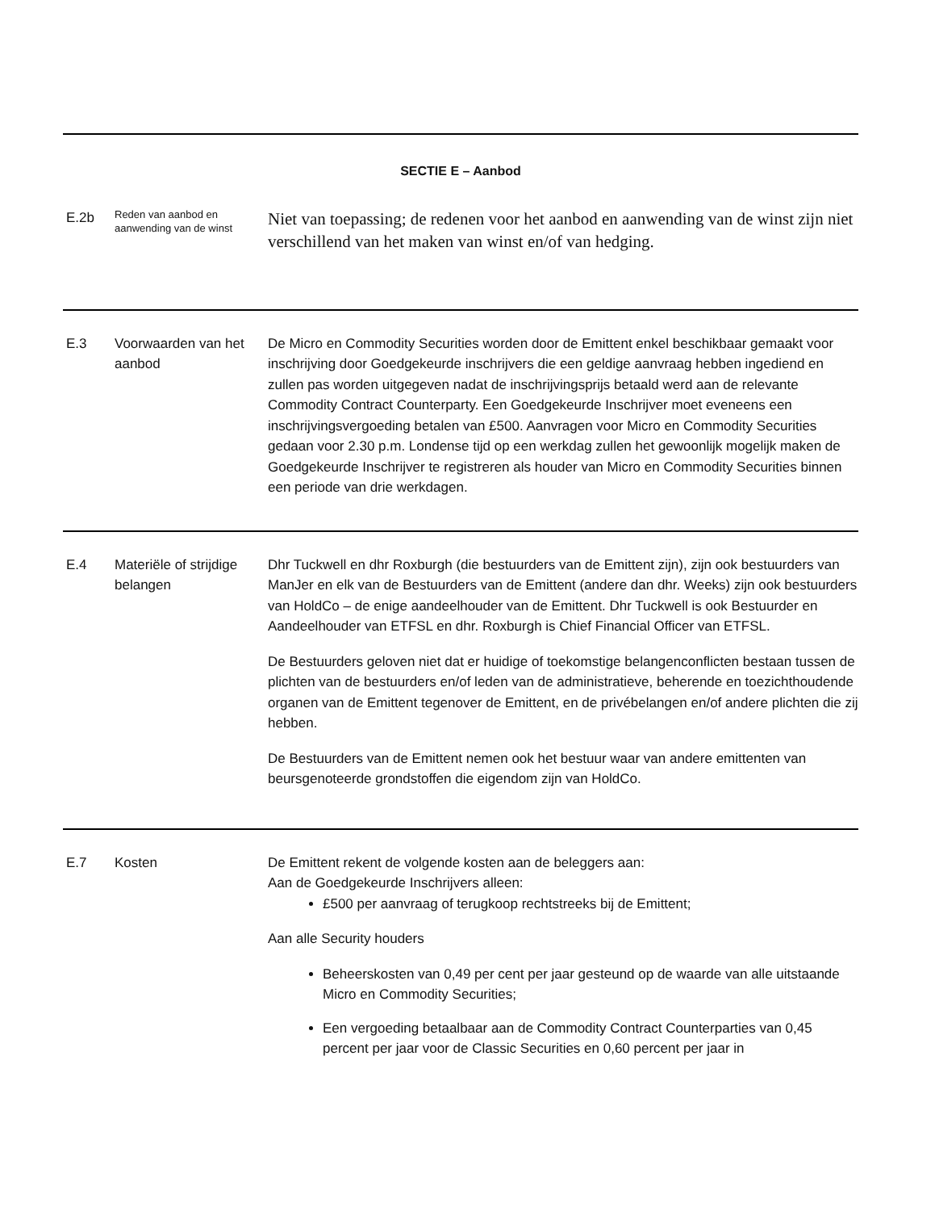| SECTIE E – Aanbod | | |
| E.2b | Reden van aanbod en aanwending van de winst | Niet van toepassing; de redenen voor het aanbod en aanwending van de winst zijn niet verschillend van het maken van winst en/of van hedging. |
| E.3 | Voorwaarden van het aanbod | De Micro en Commodity Securities worden door de Emittent enkel beschikbaar gemaakt voor inschrijving door Goedgekeurde inschrijvers die een geldige aanvraag hebben ingediend en zullen pas worden uitgegeven nadat de inschrijvingsprijs betaald werd aan de relevante Commodity Contract Counterparty. Een Goedgekeurde Inschrijver moet eveneens een inschrijvingsvergoeding betalen van £500. Aanvragen voor Micro en Commodity Securities gedaan voor 2.30 p.m. Londense tijd op een werkdag zullen het gewoonlijk mogelijk maken de Goedgekeurde Inschrijver te registreren als houder van Micro en Commodity Securities binnen een periode van drie werkdagen. |
| E.4 | Materiële of strijdige belangen | Dhr Tuckwell en dhr Roxburgh (die bestuurders van de Emittent zijn), zijn ook bestuurders van ManJer en elk van de Bestuurders van de Emittent (andere dan dhr. Weeks) zijn ook bestuurders van HoldCo – de enige aandeelhouder van de Emittent. Dhr Tuckwell is ook Bestuurder en Aandeelhouder van ETFSL en dhr. Roxburgh is Chief Financial Officer van ETFSL. De Bestuurders geloven niet dat er huidige of toekomstige belangenconflicten bestaan tussen de plichten van de bestuurders en/of leden van de administratieve, beherende en toezichthoudende organen van de Emittent tegenover de Emittent, en de privébelangen en/of andere plichten die zij hebben. De Bestuurders van de Emittent nemen ook het bestuur waar van andere emittenten van beursgenoteerde grondstoffen die eigendom zijn van HoldCo. |
| E.7 | Kosten | De Emittent rekent de volgende kosten aan de beleggers aan: Aan de Goedgekeurde Inschrijvers alleen: £500 per aanvraag of terugkoop rechtstreeks bij de Emittent; Aan alle Security houders Beheerskosten van 0,49 per cent per jaar gesteund op de waarde van alle uitstaande Micro en Commodity Securities; Een vergoeding betaalbaar aan de Commodity Contract Counterparties van 0,45 percent per jaar voor de Classic Securities en 0,60 percent per jaar in |